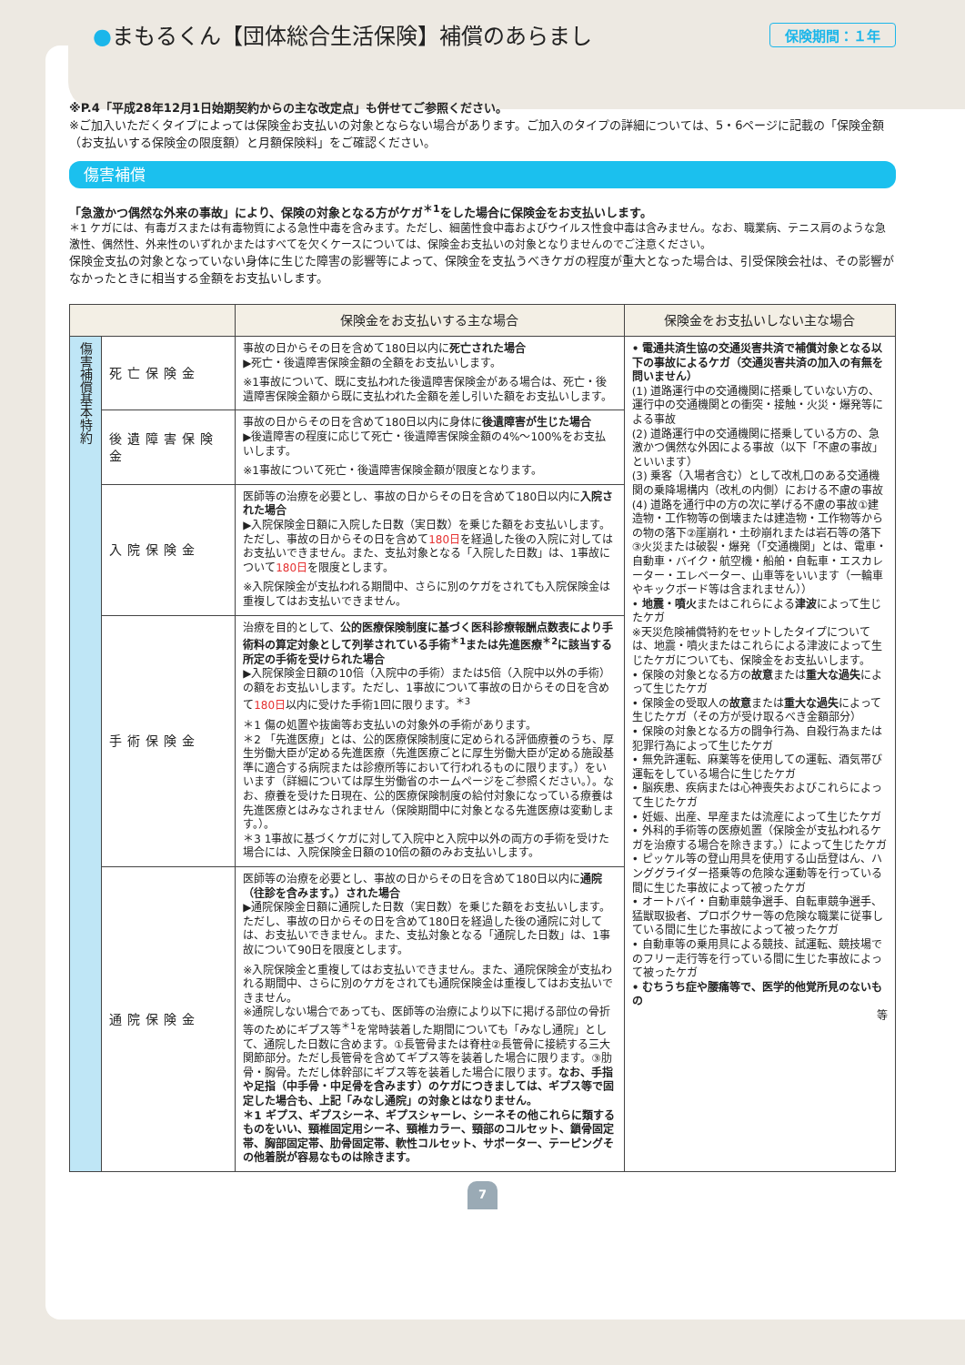●まもるくん【団体総合生活保険】補償のあらまし 保険期間：１年
※P.4「平成28年12月1日始期契約からの主な改定点」も併せてご参照ください。
※ご加入いただくタイプによっては保険金お支払いの対象とならない場合があります。ご加入のタイプの詳細については、5・6ページに記載の「保険金額（お支払いする保険金の限度額）と月額保険料」をご確認ください。
傷害補償
「急激かつ偶然な外来の事故」により、保険の対象となる方がケガ<sup>＊1</sup>をした場合に保険金をお支払いします。
＊1 ケガには、有毒ガスまたは有毒物質による急性中毒を含みます。ただし、細菌性食中毒およびウイルス性食中毒は含みません。なお、職業病、テニス肩のような急激性、偶然性、外来性のいずれかまたはすべてを欠くケースについては、保険金お支払いの対象となりませんのでご注意ください。
保険金支払の対象となっていない身体に生じた障害の影響等によって、保険金を支払うべきケガの程度が重大となった場合は、引受保険会社は、その影響がなかったときに相当する金額をお支払いします。
| | | 保険金をお支払いする主な場合 | 保険金をお支払いしない主な場合 |
| --- | --- | --- | --- |
| 傷害補償基本特約 | 死亡保険金 | 事故の日からその日を含めて180日以内に 死亡された場合 ▶死亡・後遺障害保険金額の全額をお支払いします。 ※1事故について、既に支払われた後遺障害保険金がある場合は、死亡・後遺障害保険金額から既に支払われた金額を差し引いた額をお支払いします。 | • 電通共済生協の交通災害共済で補償対象となる以下の事故によるケガ（交通災害共済の加入の有無を問いません） (1) 道路運行中の交通機関に搭乗していない方の、運行中の交通機関との衝突・接触・火災・爆発等による事故 (2) 道路運行中の交通機関に搭乗している方の、急激かつ偶然な外因による事故（以下「不慮の事故」といいます） (3) 乗客（入場者含む）として改札口のある交通機関の乗降場構内（改札の内側）における不慮の事故 (4) 道路を通行中の方の次に挙げる不慮の事故①建造物・工作物等の倒壊または建造物・工作物等からの物の落下②崖崩れ・土砂崩れまたは岩石等の落下③火災または破裂・爆発（「交通機関」とは、電車・自動車・バイク・航空機・船舶・自転車・エスカレーター・エレベーター、山車等をいいます（一輪車やキックボード等は含まれません）） • 地震・噴火 またはこれらによる 津波 によって生じたケガ ※天災危険補償特約をセットしたタイプについては、地震・噴火またはこれらによる津波によって生じたケガについても、保険金をお支払いします。 • 保険の対象となる方の 故意 または 重大な過失 によって生じたケガ • 保険金の受取人の 故意 または 重大な過失 によって生じたケガ（その方が受け取るべき金額部分） • 保険の対象となる方の闘争行為、自殺行為または犯罪行為によって生じたケガ • 無免許運転、麻薬等を使用しての運転、酒気帯び運転をしている場合に生じたケガ • 脳疾患、疾病または心神喪失およびこれらによって生じたケガ • 妊娠、出産、早産または流産によって生じたケガ • 外科的手術等の医療処置（保険金が支払われるケガを治療する場合を除きます。）によって生じたケガ • ピッケル等の登山用具を使用する山岳登はん、ハンググライダー搭乗等の危険な運動等を行っている間に生じた事故によって被ったケガ • オートバイ・自動車競争選手、自転車競争選手、猛獣取扱者、プロボクサー等の危険な職業に従事している間に生じた事故によって被ったケガ • 自動車等の乗用具による競技、試運転、競技場でのフリー走行等を行っている間に生じた事故によって被ったケガ • むちうち症や腰痛等で、医学的他覚所見のないもの 等 |
| | 後遺障害保険金 | 事故の日からその日を含めて180日以内に身体に 後遺障害が生じた場合 ▶後遺障害の程度に応じて死亡・後遺障害保険金額の4%〜100%をお支払いします。 ※1事故について死亡・後遺障害保険金額が限度となります。 | |
| | 入院保険金 | 医師等の治療を必要とし、事故の日からその日を含めて180日以内に 入院された場合 ▶入院保険金日額に入院した日数（実日数）を乗じた額をお支払いします。ただし、事故の日からその日を含めて 180日 を経過した後の入院に対してはお支払いできません。また、支払対象となる「入院した日数」は、1事故について 180日 を限度とします。 ※入院保険金が支払われる期間中、さらに別のケガをされても入院保険金は重複してはお支払いできません。 | |
| | 手術保険金 | 治療を目的として、 公的医療保険制度に基づく医科診療報酬点数表により手術料の算定対象として列挙されている手術<sup>＊1</sup>または先進医療<sup>＊2</sup>に該当する所定の手術を受けられた場合 ▶入院保険金日額の10倍（入院中の手術）または5倍（入院中以外の手術）の額をお支払いします。ただし、1事故について事故の日からその日を含めて 180日 以内に受けた手術1回に限ります。<sup>＊3</sup> ＊1 傷の処置や抜歯等お支払いの対象外の手術があります。 ＊2 「先進医療」とは、公的医療保険制度に定められる評価療養のうち、厚生労働大臣が定める先進医療（先進医療ごとに厚生労働大臣が定める施設基準に適合する病院または診療所等において行われるものに限ります。）をいいます（詳細については厚生労働省のホームページをご参照ください。）。なお、療養を受けた日現在、公的医療保険制度の給付対象になっている療養は先進医療とはみなされません（保険期間中に対象となる先進医療は変動します。）。 ＊3 1事故に基づくケガに対して入院中と入院中以外の両方の手術を受けた場合には、入院保険金日額の10倍の額のみお支払いします。 | |
| | 通院保険金 | 医師等の治療を必要とし、事故の日からその日を含めて180日以内に 通院（往診を含みます。）された場合 ▶通院保険金日額に通院した日数（実日数）を乗じた額をお支払いします。ただし、事故の日からその日を含めて180日を経過した後の通院に対しては、お支払いできません。また、支払対象となる「通院した日数」は、1事故について90日を限度とします。 ※入院保険金と重複してはお支払いできません。また、通院保険金が支払われる期間中、さらに別のケガをされても通院保険金は重複してはお支払いできません。 ※通院しない場合であっても、医師等の治療により以下に掲げる部位の骨折等のためにギプス等<sup>＊1</sup>を常時装着した期間についても「みなし通院」として、通院した日数に含めます。①長管骨または脊柱②長管骨に接続する三大関節部分。ただし長管骨を含めてギプス等を装着した場合に限ります。③肋骨・胸骨。ただし体幹部にギプス等を装着した場合に限ります。 なお、手指や足指（中手骨・中足骨を含みます）のケガにつきましては、ギプス等で固定した場合も、上記「みなし通院」の対象とはなりません。 ＊1 ギプス、ギプスシーネ、ギプスシャーレ、シーネその他これらに類するものをいい、頸椎固定用シーネ、頸椎カラー、頸部のコルセット、鎖骨固定帯、胸部固定帯、肋骨固定帯、軟性コルセット、サポーター、テーピングその他着脱が容易なものは除きます。 | |
7